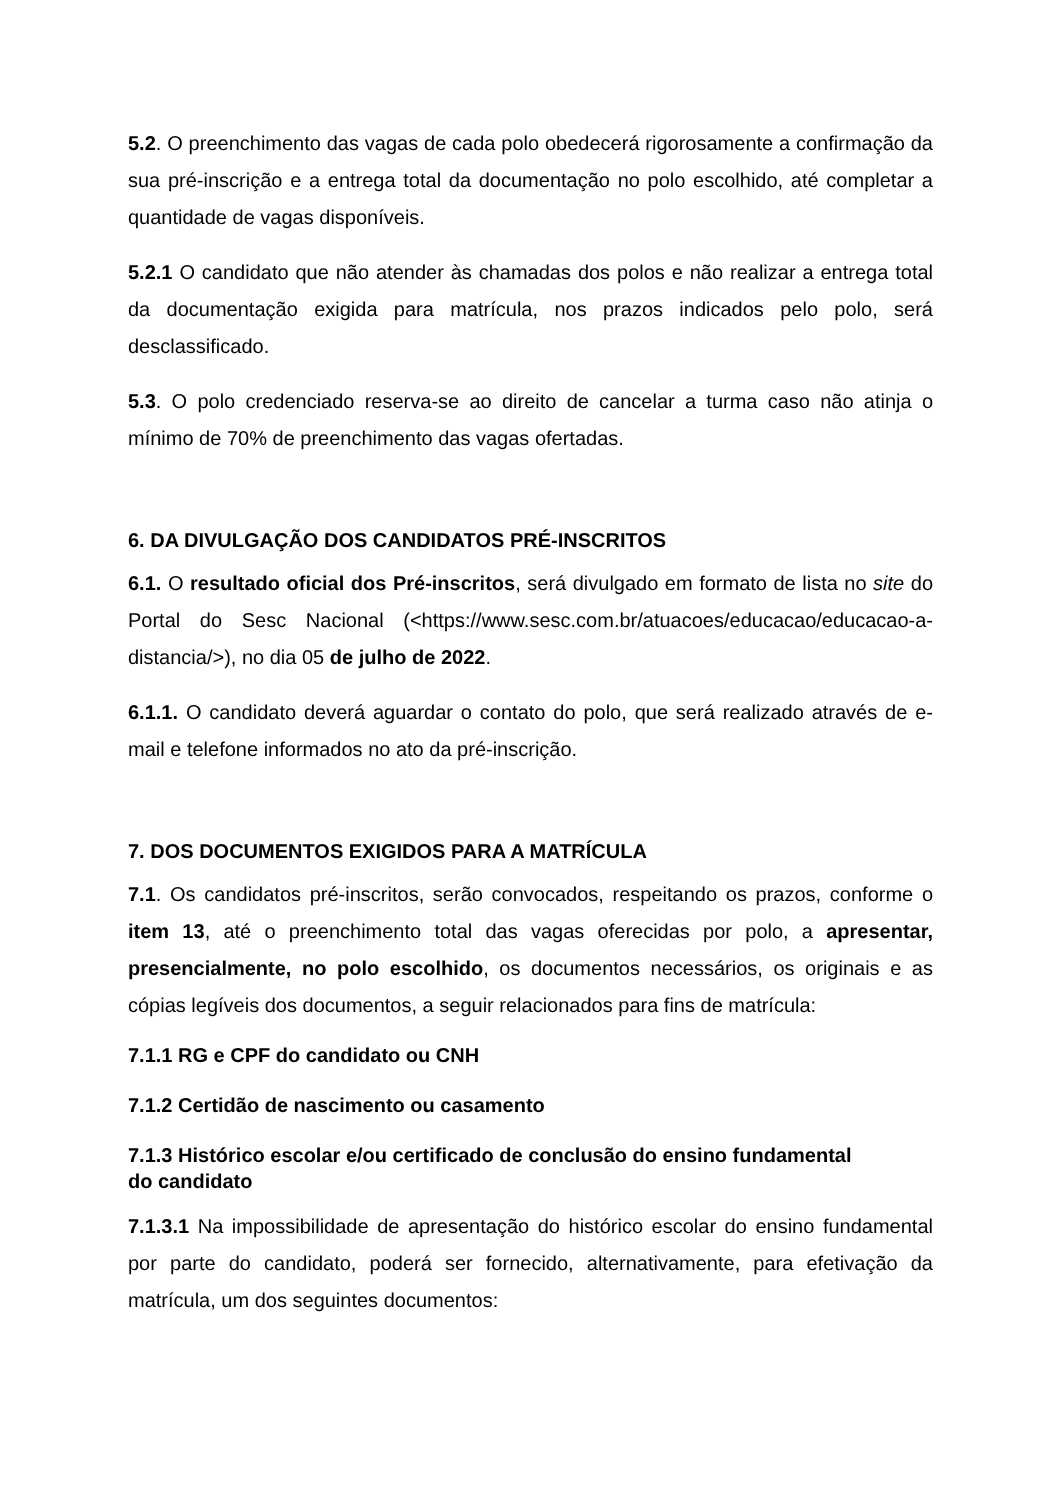5.2. O preenchimento das vagas de cada polo obedecerá rigorosamente a confirmação da sua pré-inscrição e a entrega total da documentação no polo escolhido, até completar a quantidade de vagas disponíveis.
5.2.1 O candidato que não atender às chamadas dos polos e não realizar a entrega total da documentação exigida para matrícula, nos prazos indicados pelo polo, será desclassificado.
5.3. O polo credenciado reserva-se ao direito de cancelar a turma caso não atinja o mínimo de 70% de preenchimento das vagas ofertadas.
6. DA DIVULGAÇÃO DOS CANDIDATOS PRÉ-INSCRITOS
6.1. O resultado oficial dos Pré-inscritos, será divulgado em formato de lista no site do Portal do Sesc Nacional (<https://www.sesc.com.br/atuacoes/educacao/educacao-a-distancia/>), no dia 05 de julho de 2022.
6.1.1. O candidato deverá aguardar o contato do polo, que será realizado através de e-mail e telefone informados no ato da pré-inscrição.
7. DOS DOCUMENTOS EXIGIDOS PARA A MATRÍCULA
7.1. Os candidatos pré-inscritos, serão convocados, respeitando os prazos, conforme o item 13, até o preenchimento total das vagas oferecidas por polo, a apresentar, presencialmente, no polo escolhido, os documentos necessários, os originais e as cópias legíveis dos documentos, a seguir relacionados para fins de matrícula:
7.1.1 RG e CPF do candidato ou CNH
7.1.2 Certidão de nascimento ou casamento
7.1.3 Histórico escolar e/ou certificado de conclusão do ensino fundamental
do candidato
7.1.3.1 Na impossibilidade de apresentação do histórico escolar do ensino fundamental por parte do candidato, poderá ser fornecido, alternativamente, para efetivação da matrícula, um dos seguintes documentos: